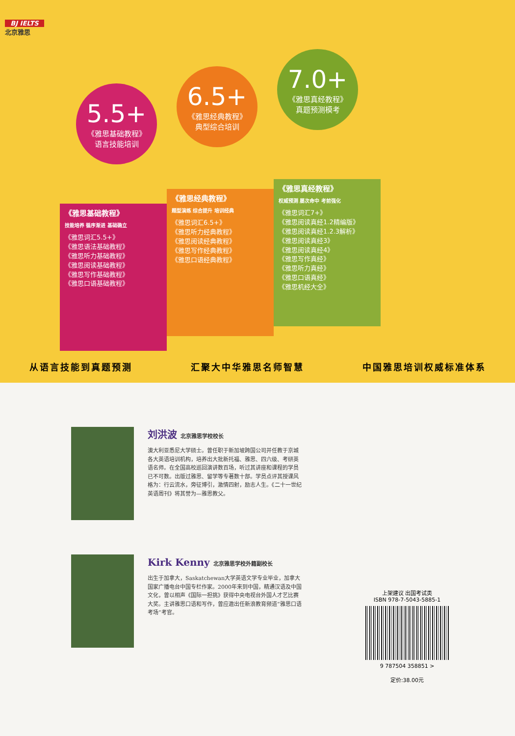BJ IELTS
北京雅思
5.5+
《雅思基础教程》
语言技能培训
6.5+
《雅思经典教程》
典型综合培训
7.0+
《雅思真经教程》
真题预测模考
《雅思基础教程》
技能培养 循序渐进 基础确立
《雅思词汇5.5+》
《雅思语法基础教程》
《雅思听力基础教程》
《雅思阅读基础教程》
《雅思写作基础教程》
《雅思口语基础教程》
《雅思经典教程》
题型演练 综合提升 培训经典
《雅思词汇6.5+》
《雅思听力经典教程》
《雅思阅读经典教程》
《雅思写作经典教程》
《雅思口语经典教程》
《雅思真经教程》
权威预测 屡次命中 考前强化
《雅思词汇7+》
《雅思阅读真经1.2精编版》
《雅思阅读真经1.2.3解析》
《雅思阅读真经3》
《雅思阅读真经4》
《雅思写作真经》
《雅思听力真经》
《雅思口语真经》
《雅思机经大全》
从语言技能到真题预测 汇聚大中华雅思名师智慧 中国雅思培训权威标准体系
刘洪波 北京雅思学校校长
澳大利亚悉尼大学硕士。曾任职于新加坡跨国公司并任教于京城各大英语培训机构，培养出大批新托福、雅思、四六级、考研英语名师。在全国高校巡回演讲数百场，听过其讲座和课程的学员已不可数。出版过雅思、留学等专著数十部。学员点评其授课风格为：行云流水，旁征博引，激情四射，励志人生。《二十一世纪英语周刊》将其誉为—雅思教父。
Kirk Kenny 北京雅思学校外籍副校长
出生于加拿大，Saskatchewan大学英语文学专业毕业，加拿大国家广播电台中国专栏作家。2000年来到中国，精通汉语及中国文化，曾以相声《国际一担挑》获得中央电视台外国人才艺比赛大奖。主讲雅思口语和写作，曾应邀出任新浪教育频道“雅思口语考场”考官。
上架建议 出国考试类
ISBN 978-7-5043-5885-1
9 787504 358851 >
定价:38.00元